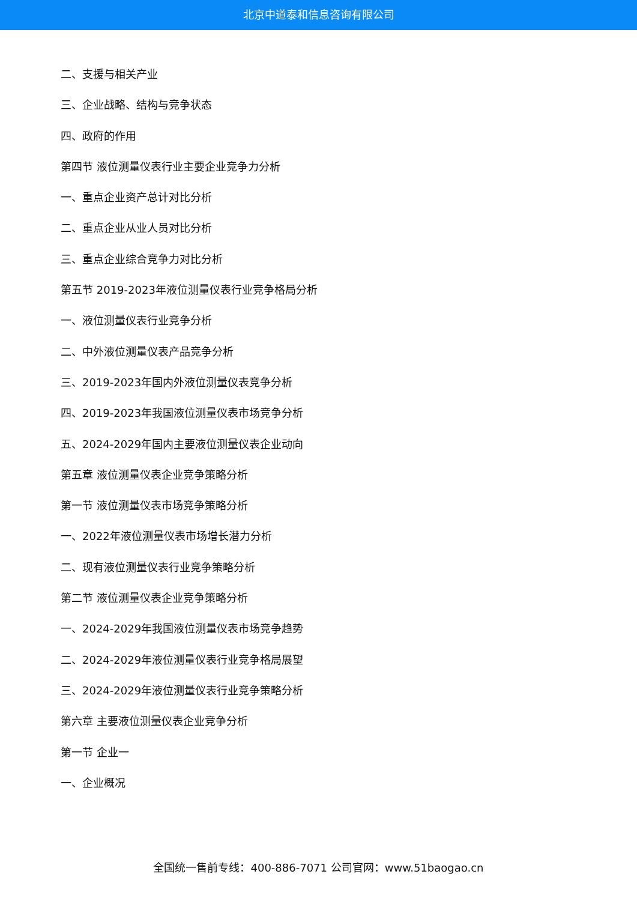北京中道泰和信息咨询有限公司
二、支援与相关产业
三、企业战略、结构与竞争状态
四、政府的作用
第四节 液位测量仪表行业主要企业竞争力分析
一、重点企业资产总计对比分析
二、重点企业从业人员对比分析
三、重点企业综合竞争力对比分析
第五节 2019-2023年液位测量仪表行业竞争格局分析
一、液位测量仪表行业竞争分析
二、中外液位测量仪表产品竞争分析
三、2019-2023年国内外液位测量仪表竞争分析
四、2019-2023年我国液位测量仪表市场竞争分析
五、2024-2029年国内主要液位测量仪表企业动向
第五章 液位测量仪表企业竞争策略分析
第一节 液位测量仪表市场竞争策略分析
一、2022年液位测量仪表市场增长潜力分析
二、现有液位测量仪表行业竞争策略分析
第二节 液位测量仪表企业竞争策略分析
一、2024-2029年我国液位测量仪表市场竞争趋势
二、2024-2029年液位测量仪表行业竞争格局展望
三、2024-2029年液位测量仪表行业竞争策略分析
第六章 主要液位测量仪表企业竞争分析
第一节 企业一
一、企业概况
全国统一售前专线：400-886-7071 公司官网：www.51baogao.cn